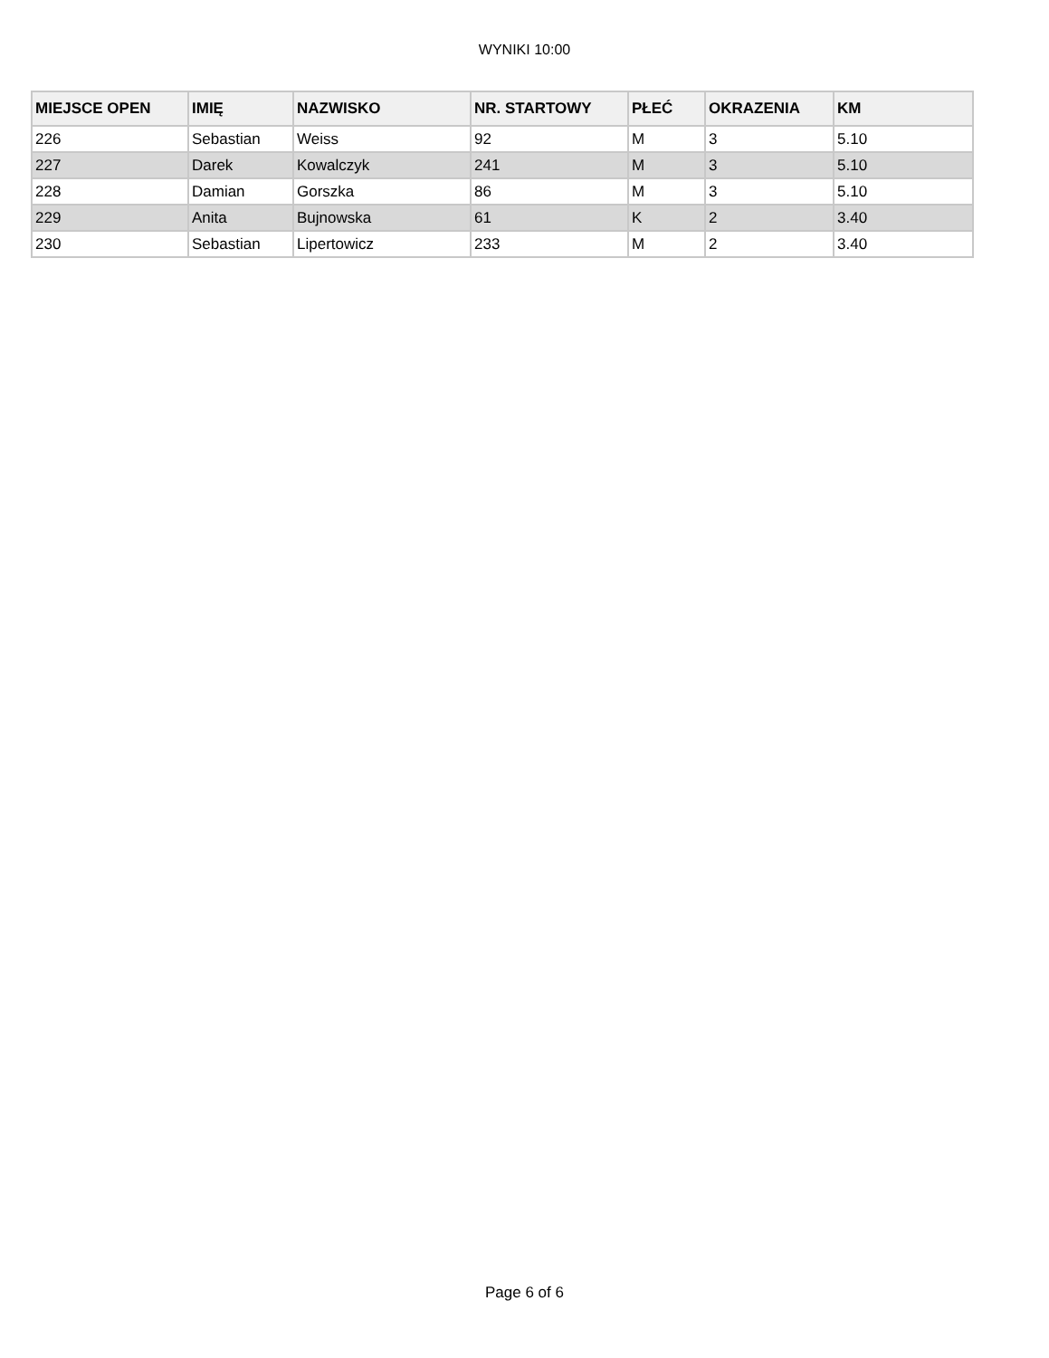WYNIKI 10:00
| MIEJSCE OPEN | IMIĘ | NAZWISKO | NR. STARTOWY | PŁEĆ | OKRAZENIA | KM |
| --- | --- | --- | --- | --- | --- | --- |
| 226 | Sebastian | Weiss | 92 | M | 3 | 5.10 |
| 227 | Darek | Kowalczyk | 241 | M | 3 | 5.10 |
| 228 | Damian | Gorszka | 86 | M | 3 | 5.10 |
| 229 | Anita | Bujnowska | 61 | K | 2 | 3.40 |
| 230 | Sebastian | Lipertowicz | 233 | M | 2 | 3.40 |
Page 6 of 6